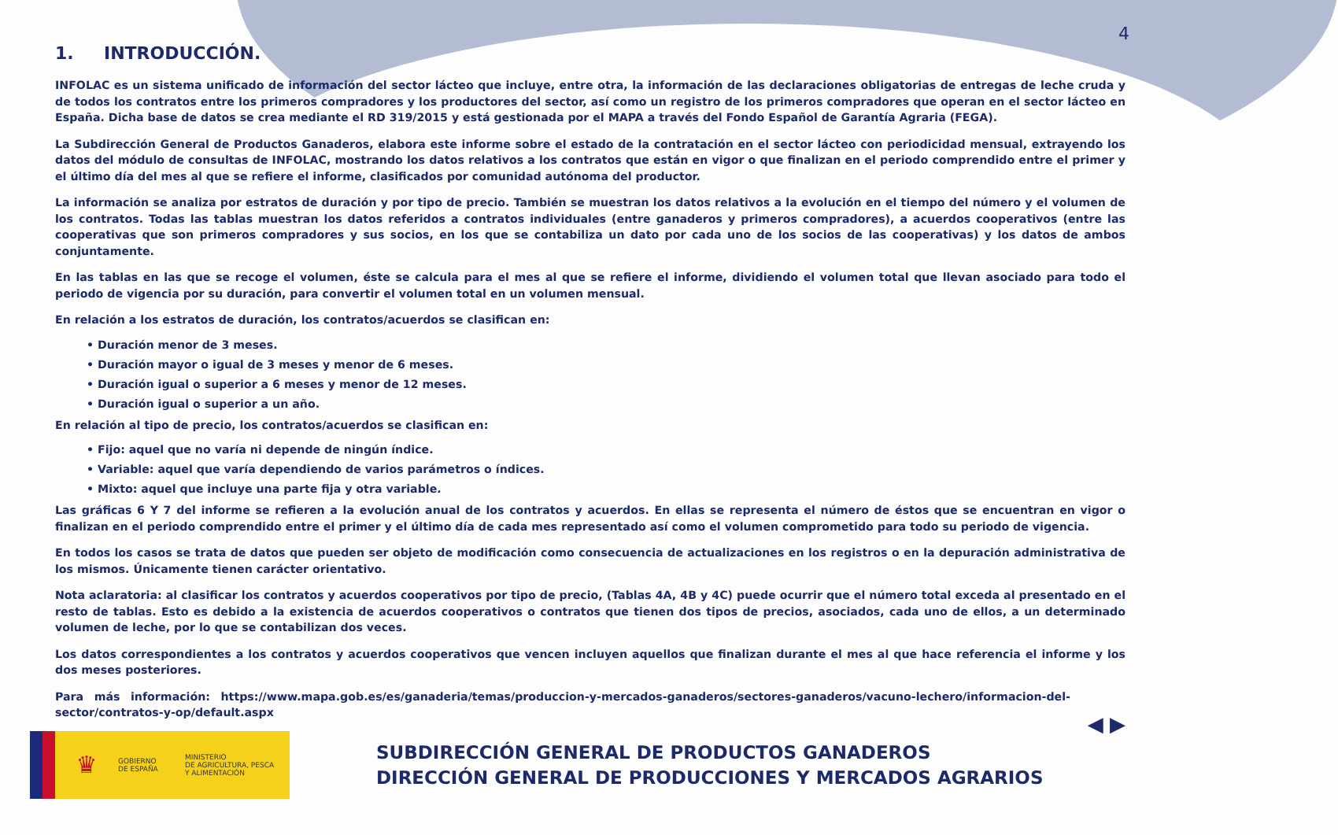4
1. INTRODUCCIÓN.
INFOLAC es un sistema unificado de información del sector lácteo que incluye, entre otra, la información de las declaraciones obligatorias de entregas de leche cruda y de todos los contratos entre los primeros compradores y los productores del sector, así como un registro de los primeros compradores que operan en el sector lácteo en España. Dicha base de datos se crea mediante el RD 319/2015 y está gestionada por el MAPA a través del Fondo Español de Garantía Agraria (FEGA).
La Subdirección General de Productos Ganaderos, elabora este informe sobre el estado de la contratación en el sector lácteo con periodicidad mensual, extrayendo los datos del módulo de consultas de INFOLAC, mostrando los datos relativos a los contratos que están en vigor o que finalizan en el periodo comprendido entre el primer y el último día del mes al que se refiere el informe, clasificados por comunidad autónoma del productor.
La información se analiza por estratos de duración y por tipo de precio. También se muestran los datos relativos a la evolución en el tiempo del número y el volumen de los contratos. Todas las tablas muestran los datos referidos a contratos individuales (entre ganaderos y primeros compradores), a acuerdos cooperativos (entre las cooperativas que son primeros compradores y sus socios, en los que se contabiliza un dato por cada uno de los socios de las cooperativas) y los datos de ambos conjuntamente.
En las tablas en las que se recoge el volumen, éste se calcula para el mes al que se refiere el informe, dividiendo el volumen total que llevan asociado para todo el periodo de vigencia por su duración, para convertir el volumen total en un volumen mensual.
En relación a los estratos de duración, los contratos/acuerdos se clasifican en:
• Duración menor de 3 meses.
• Duración mayor o igual de 3 meses y menor de 6 meses.
• Duración igual o superior a 6 meses y menor de 12 meses.
• Duración igual o superior a un año.
En relación al tipo de precio, los contratos/acuerdos se clasifican en:
• Fijo: aquel que no varía ni depende de ningún índice.
• Variable: aquel que varía dependiendo de varios parámetros o índices.
• Mixto: aquel que incluye una parte fija y otra variable.
Las gráficas 6 Y 7 del informe se refieren a la evolución anual de los contratos y acuerdos. En ellas se representa el número de éstos que se encuentran en vigor o finalizan en el periodo comprendido entre el primer y el último día de cada mes representado así como el volumen comprometido para todo su periodo de vigencia.
En todos los casos se trata de datos que pueden ser objeto de modificación como consecuencia de actualizaciones en los registros o en la depuración administrativa de los mismos. Únicamente tienen carácter orientativo.
Nota aclaratoria: al clasificar los contratos y acuerdos cooperativos por tipo de precio, (Tablas 4A, 4B y 4C) puede ocurrir que el número total exceda al presentado en el resto de tablas. Esto es debido a la existencia de acuerdos cooperativos o contratos que tienen dos tipos de precios, asociados, cada uno de ellos, a un determinado volumen de leche, por lo que se contabilizan dos veces.
Los datos correspondientes a los contratos y acuerdos cooperativos que vencen incluyen aquellos que finalizan durante el mes al que hace referencia el informe y los dos meses posteriores.
Para más información: https://www.mapa.gob.es/es/ganaderia/temas/produccion-y-mercados-ganaderos/sectores-ganaderos/vacuno-lechero/informacion-del-sector/contratos-y-op/default.aspx
◀ ▶
♛
GOBIERNO
DE ESPAÑA
MINISTERIO
DE AGRICULTURA, PESCA
Y ALIMENTACIÓN
SUBDIRECCIÓN GENERAL DE PRODUCTOS GANADEROS
DIRECCIÓN GENERAL DE PRODUCCIONES Y MERCADOS AGRARIOS